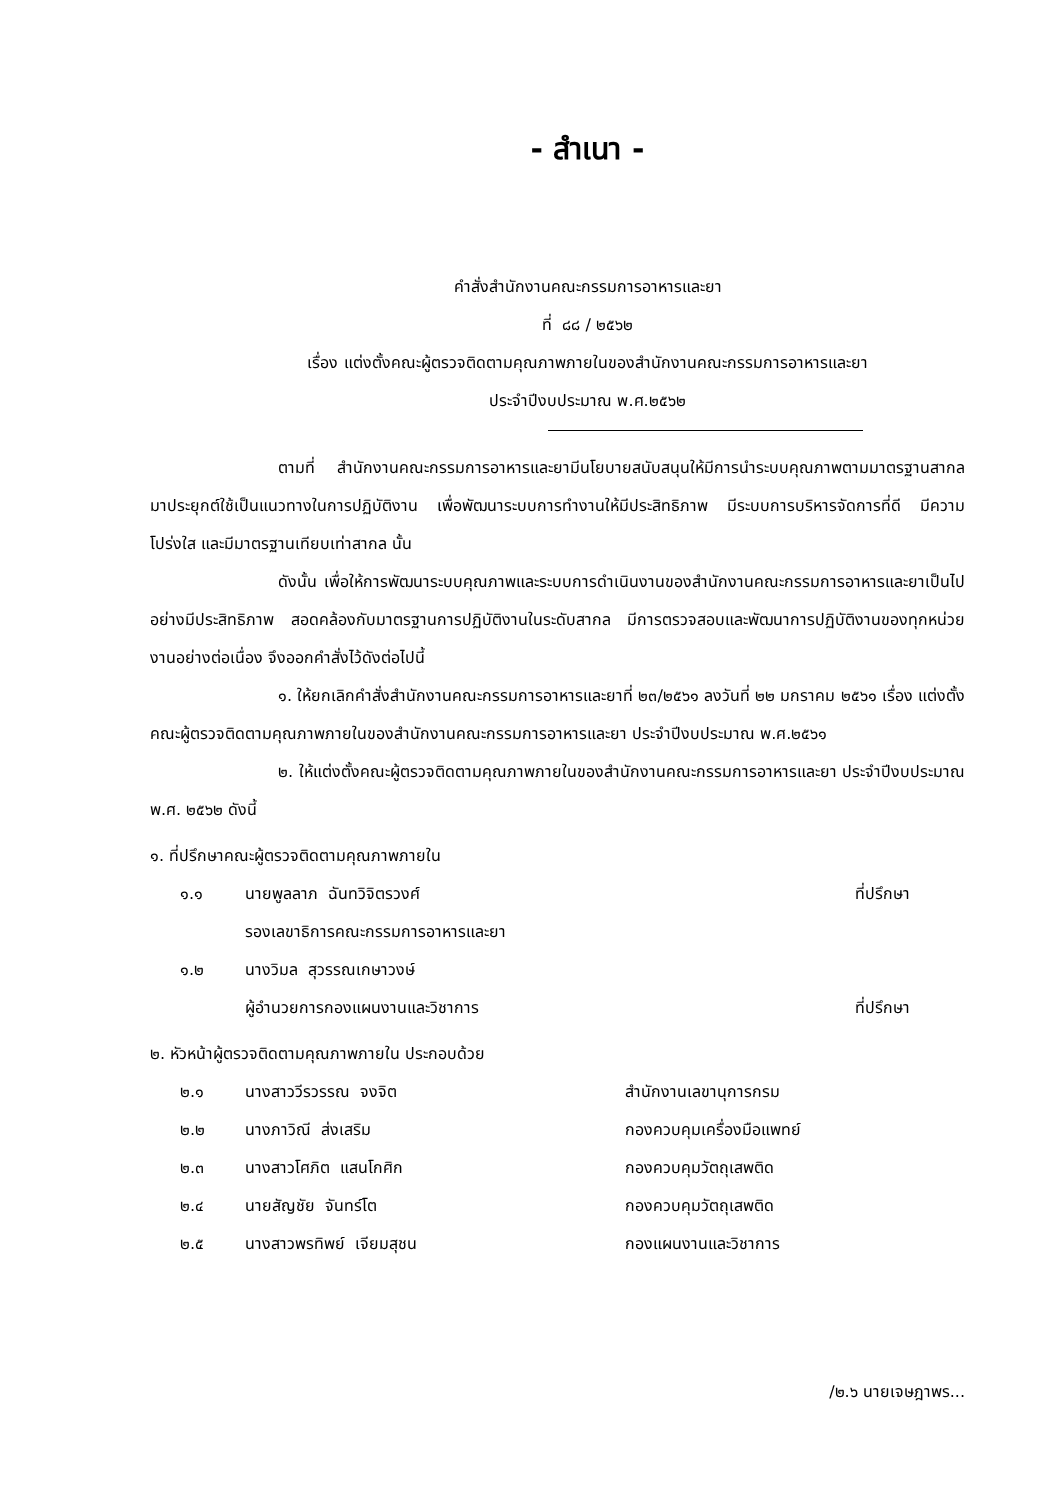- สำเนา -
คำสั่งสำนักงานคณะกรรมการอาหารและยา
ที่ ๘๘ / ๒๕๖๒
เรื่อง แต่งตั้งคณะผู้ตรวจติดตามคุณภาพภายในของสำนักงานคณะกรรมการอาหารและยา
ประจำปีงบประมาณ พ.ศ.๒๕๖๒
ตามที่ สำนักงานคณะกรรมการอาหารและยามีนโยบายสนับสนุนให้มีการนำระบบคุณภาพตามมาตรฐานสากลมาประยุกต์ใช้เป็นแนวทางในการปฏิบัติงาน เพื่อพัฒนาระบบการทำงานให้มีประสิทธิภาพ มีระบบการบริหารจัดการที่ดี มีความโปร่งใส และมีมาตรฐานเทียบเท่าสากล นั้น
ดังนั้น เพื่อให้การพัฒนาระบบคุณภาพและระบบการดำเนินงานของสำนักงานคณะกรรมการอาหารและยาเป็นไปอย่างมีประสิทธิภาพ สอดคล้องกับมาตรฐานการปฏิบัติงานในระดับสากล มีการตรวจสอบและพัฒนาการปฏิบัติงานของทุกหน่วยงานอย่างต่อเนื่อง จึงออกคำสั่งไว้ดังต่อไปนี้
๑. ให้ยกเลิกคำสั่งสำนักงานคณะกรรมการอาหารและยาที่ ๒๓/๒๕๖๑ ลงวันที่ ๒๒ มกราคม ๒๕๖๑ เรื่อง แต่งตั้งคณะผู้ตรวจติดตามคุณภาพภายในของสำนักงานคณะกรรมการอาหารและยา ประจำปีงบประมาณ พ.ศ.๒๕๖๑
๒. ให้แต่งตั้งคณะผู้ตรวจติดตามคุณภาพภายในของสำนักงานคณะกรรมการอาหารและยา ประจำปีงบประมาณ พ.ศ. ๒๕๖๒ ดังนี้
๑. ที่ปรึกษาคณะผู้ตรวจติดตามคุณภาพภายใน
๑.๑ นายพูลลาภ ฉันทวิจิตรวงศ์ ที่ปรึกษา
รองเลขาธิการคณะกรรมการอาหารและยา
๑.๒ นางวิมล สุวรรณเกษาวงษ์
ผู้อำนวยการกองแผนงานและวิชาการ ที่ปรึกษา
๒. หัวหน้าผู้ตรวจติดตามคุณภาพภายใน ประกอบด้วย
๒.๑ นางสาววีรวรรณ จงจิต สำนักงานเลขานุการกรม
๒.๒ นางภาวิณี ส่งเสริม กองควบคุมเครื่องมือแพทย์
๒.๓ นางสาวโศภิต แสนโกศิก กองควบคุมวัตถุเสพติด
๒.๔ นายสัญชัย จันทร์โต กองควบคุมวัตถุเสพติด
๒.๕ นางสาวพรทิพย์ เจียมสุชน กองแผนงานและวิชาการ
/๒.๖ นายเจษฎาพร...